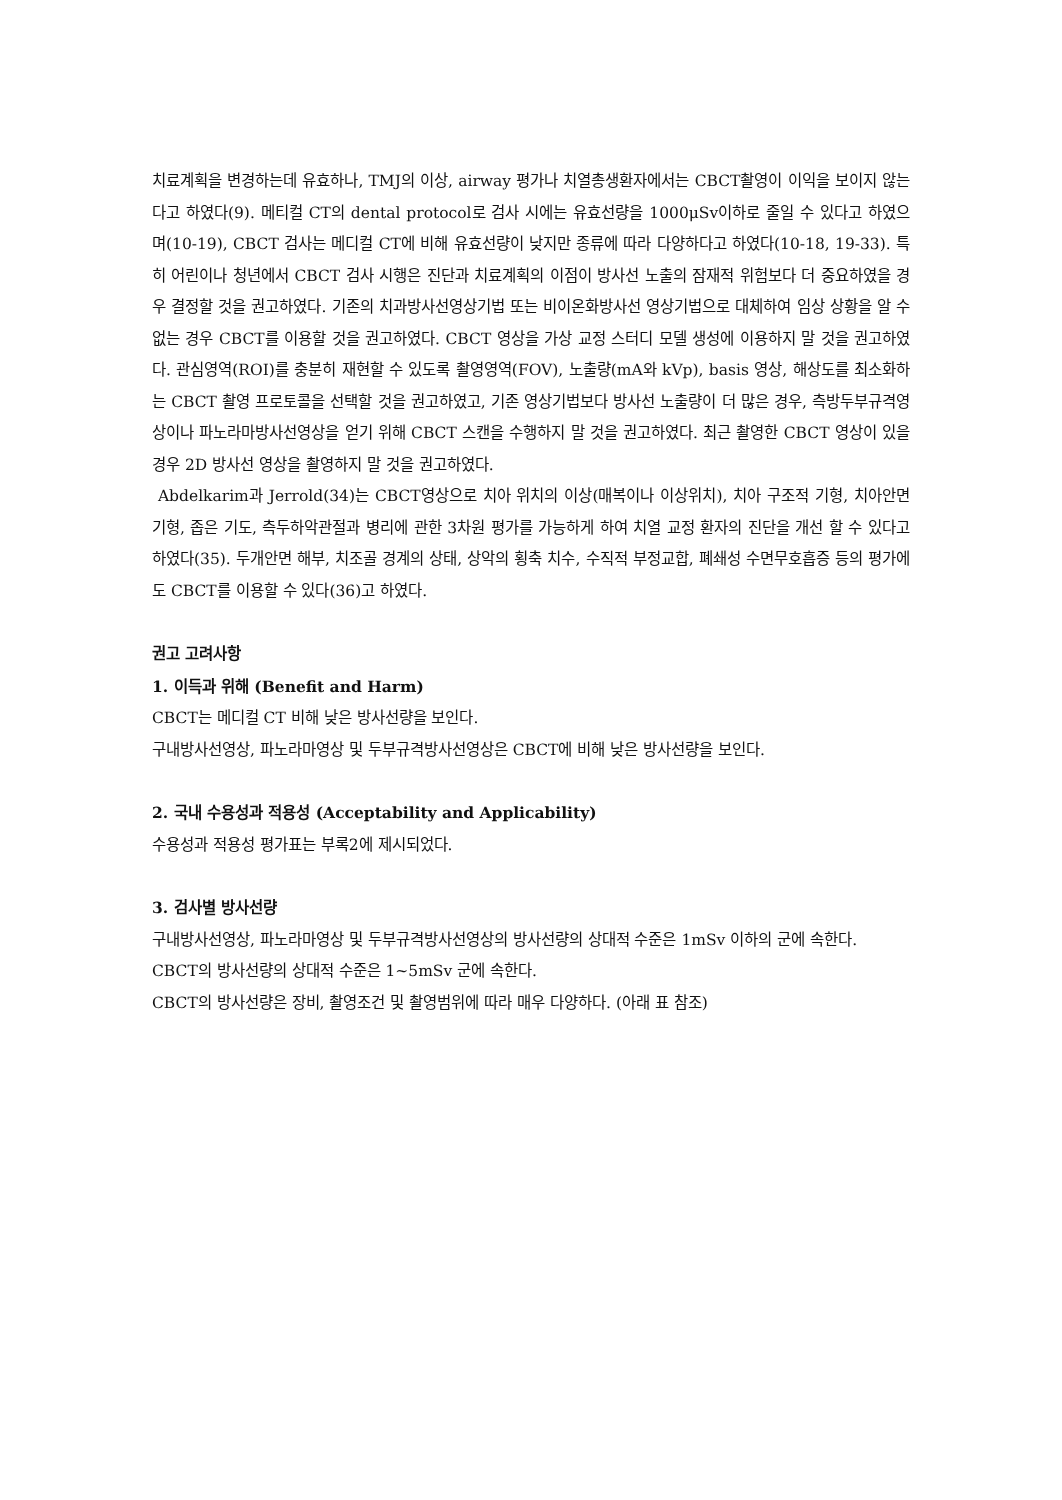치료계획을 변경하는데 유효하나, TMJ의 이상, airway 평가나 치열총생환자에서는 CBCT촬영이 이익을 보이지 않는다고 하였다(9). 메티컬 CT의 dental protocol로 검사 시에는 유효선량을 1000μSv이하로 줄일 수 있다고 하였으며(10-19), CBCT 검사는 메디컬 CT에 비해 유효선량이 낮지만 종류에 따라 다양하다고 하였다(10-18, 19-33). 특히 어린이나 청년에서 CBCT 검사 시행은 진단과 치료계획의 이점이 방사선 노출의 잠재적 위험보다 더 중요하였을 경우 결정할 것을 권고하였다. 기존의 치과방사선영상기법 또는 비이온화방사선 영상기법으로 대체하여 임상 상황을 알 수 없는 경우 CBCT를 이용할 것을 권고하였다. CBCT 영상을 가상 교정 스터디 모델 생성에 이용하지 말 것을 권고하였다. 관심영역(ROI)를 충분히 재현할 수 있도록 촬영영역(FOV), 노출량(mA와 kVp), basis 영상, 해상도를 최소화하는 CBCT 촬영 프로토콜을 선택할 것을 권고하였고, 기존 영상기법보다 방사선 노출량이 더 많은 경우, 측방두부규격영상이나 파노라마방사선영상을 얻기 위해 CBCT 스캔을 수행하지 말 것을 권고하였다. 최근 촬영한 CBCT 영상이 있을 경우 2D 방사선 영상을 촬영하지 말 것을 권고하였다.
Abdelkarim과 Jerrold(34)는 CBCT영상으로 치아 위치의 이상(매복이나 이상위치), 치아 구조적 기형, 치아안면기형, 좁은 기도, 측두하악관절과 병리에 관한 3차원 평가를 가능하게 하여 치열 교정 환자의 진단을 개선 할 수 있다고 하였다(35). 두개안면 해부, 치조골 경계의 상태, 상악의 횡축 치수, 수직적 부정교합, 폐쇄성 수면무호흡증 등의 평가에도 CBCT를 이용할 수 있다(36)고 하였다.
권고 고려사항
1. 이득과 위해 (Benefit and Harm)
CBCT는 메디컬 CT 비해 낮은 방사선량을 보인다.
구내방사선영상, 파노라마영상 및 두부규격방사선영상은 CBCT에 비해 낮은 방사선량을 보인다.
2. 국내 수용성과 적용성 (Acceptability and Applicability)
수용성과 적용성 평가표는 부록2에 제시되었다.
3. 검사별 방사선량
구내방사선영상, 파노라마영상 및 두부규격방사선영상의 방사선량의 상대적 수준은 1mSv 이하의 군에 속한다.
CBCT의 방사선량의 상대적 수준은 1~5mSv 군에 속한다.
CBCT의 방사선량은 장비, 촬영조건 및 촬영범위에 따라 매우 다양하다. (아래 표 참조)